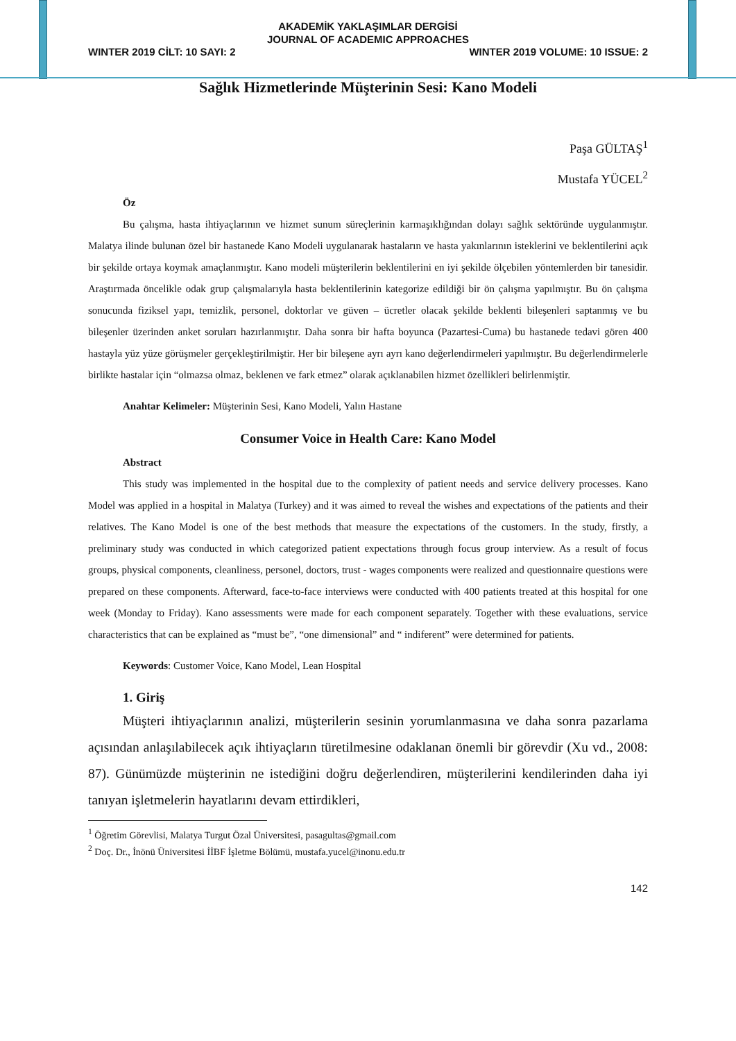AKADEMİK YAKLAŞIMLAR DERGİSİ
JOURNAL OF ACADEMIC APPROACHES
WINTER 2019 CİLT: 10 SAYI: 2 WINTER 2019 VOLUME: 10 ISSUE: 2
Sağlık Hizmetlerinde Müşterinin Sesi: Kano Modeli
Paşa GÜLTAŞ<sup>1</sup>
Mustafa YÜCEL<sup>2</sup>
Öz
Bu çalışma, hasta ihtiyaçlarının ve hizmet sunum süreçlerinin karmaşıklığından dolayı sağlık sektöründe uygulanmıştır. Malatya ilinde bulunan özel bir hastanede Kano Modeli uygulanarak hastaların ve hasta yakınlarının isteklerini ve beklentilerini açık bir şekilde ortaya koymak amaçlanmıştır. Kano modeli müşterilerin beklentilerini en iyi şekilde ölçebilen yöntemlerden bir tanesidir. Araştırmada öncelikle odak grup çalışmalarıyla hasta beklentilerinin kategorize edildiği bir ön çalışma yapılmıştır. Bu ön çalışma sonucunda fiziksel yapı, temizlik, personel, doktorlar ve güven – ücretler olacak şekilde beklenti bileşenleri saptanmış ve bu bileşenler üzerinden anket soruları hazırlanmıştır. Daha sonra bir hafta boyunca (Pazartesi-Cuma) bu hastanede tedavi gören 400 hastayla yüz yüze görüşmeler gerçekleştirilmiştir. Her bir bileşene ayrı ayrı kano değerlendirmeleri yapılmıştır. Bu değerlendirmelerle birlikte hastalar için “olmazsa olmaz, beklenen ve fark etmez” olarak açıklanabilen hizmet özellikleri belirlenmiştir.
Anahtar Kelimeler: Müşterinin Sesi, Kano Modeli, Yalın Hastane
Consumer Voice in Health Care: Kano Model
Abstract
This study was implemented in the hospital due to the complexity of patient needs and service delivery processes. Kano Model was applied in a hospital in Malatya (Turkey) and it was aimed to reveal the wishes and expectations of the patients and their relatives. The Kano Model is one of the best methods that measure the expectations of the customers. In the study, firstly, a preliminary study was conducted in which categorized patient expectations through focus group interview. As a result of focus groups, physical components, cleanliness, personel, doctors, trust - wages components were realized and questionnaire questions were prepared on these components. Afterward, face-to-face interviews were conducted with 400 patients treated at this hospital for one week (Monday to Friday). Kano assessments were made for each component separately. Together with these evaluations, service characteristics that can be explained as “must be”, “one dimensional” and “ indiferent” were determined for patients.
Keywords: Customer Voice, Kano Model, Lean Hospital
1. Giriş
Müşteri ihtiyaçlarının analizi, müşterilerin sesinin yorumlanmasına ve daha sonra pazarlama açısından anlaşılabilecek açık ihtiyaçların türetilmesine odaklanan önemli bir görevdir (Xu vd., 2008: 87). Günümüzde müşterinin ne istediğini doğru değerlendiren, müşterilerini kendilerinden daha iyi tanıyan işletmelerin hayatlarını devam ettirdikleri,
<sup>1</sup> Öğretim Görevlisi, Malatya Turgut Özal Üniversitesi, pasagultas@gmail.com
<sup>2</sup> Doç. Dr., İnönü Üniversitesi İİBF İşletme Bölümü, mustafa.yucel@inonu.edu.tr
142